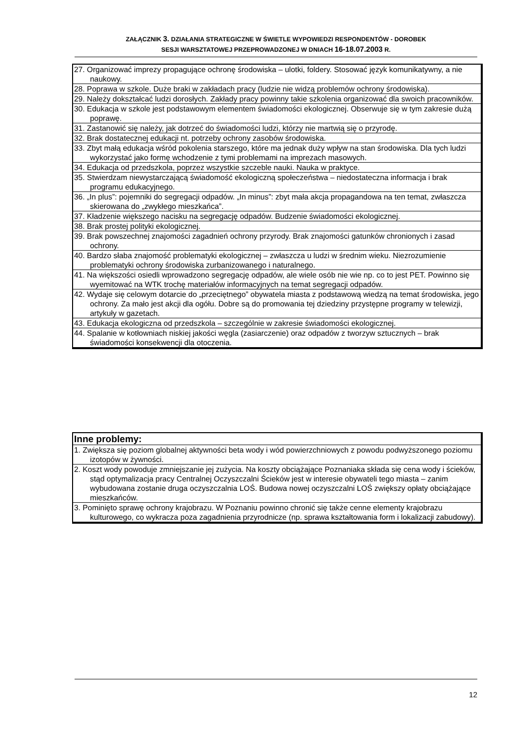ZAŁĄCZNIK 3. DZIAŁANIA STRATEGICZNE W ŚWIETLE WYPOWIEDZI RESPONDENTÓW - DOROBEK
SESJI WARSZTATOWEJ PRZEPROWADZONEJ W DNIACH 16-18.07.2003 R.
| 27. Organizować imprezy propagujące ochronę środowiska – ulotki, foldery. Stosować język komunikatywny, a nie naukowy. |
| 28. Poprawa w szkole. Duże braki w zakładach pracy (ludzie nie widzą problemów ochrony środowiska). |
| 29. Należy dokształcać ludzi dorosłych. Zakłady pracy powinny takie szkolenia organizować dla swoich pracowników. |
| 30. Edukacja w szkole jest podstawowym elementem świadomości ekologicznej. Obserwuje się w tym zakresie dużą poprawę. |
| 31. Zastanowić się należy, jak dotrzeć do świadomości ludzi, którzy nie martwią się o przyrodę. |
| 32. Brak dostatecznej edukacji nt. potrzeby ochrony zasobów środowiska. |
| 33. Zbyt małą edukacja wśród pokolenia starszego, które ma jednak duży wpływ na stan środowiska. Dla tych ludzi wykorzystać jako formę wchodzenie z tymi problemami na imprezach masowych. |
| 34. Edukacja od przedszkola, poprzez wszystkie szczeble nauki. Nauka w praktyce. |
| 35. Stwierdzam niewystarczającą świadomość ekologiczną społeczeństwa – niedostateczna informacja i brak programu edukacyjnego. |
| 36. „In plus”: pojemniki do segregacji odpadów. „In minus”: zbyt mała akcja propagandowa na ten temat, zwłaszcza skierowana do „zwykłego mieszkańca”. |
| 37. Kładzenie większego nacisku na segregację odpadów. Budzenie świadomości ekologicznej. |
| 38. Brak prostej polityki ekologicznej. |
| 39. Brak powszechnej znajomości zagadnień ochrony przyrody. Brak znajomości gatunków chronionych i zasad ochrony. |
| 40. Bardzo słaba znajomość problematyki ekologicznej – zwłaszcza u ludzi w średnim wieku. Niezrozumienie problematyki ochrony środowiska zurbanizowanego i naturalnego. |
| 41. Na większości osiedli wprowadzono segregację odpadów, ale wiele osób nie wie np. co to jest PET. Powinno się wyemitować na WTK trochę materiałów informacyjnych na temat segregacji odpadów. |
| 42. Wydaje się celowym dotarcie do „przeciętnego” obywatela miasta z podstawową wiedzą na temat środowiska, jego ochrony. Za mało jest akcji dla ogółu. Dobre są do promowania tej dziedziny przystępne programy w telewizji, artykuły w gazetach. |
| 43. Edukacja ekologiczna od przedszkola – szczególnie w zakresie świadomości ekologicznej. |
| 44. Spalanie w kotłowniach niskiej jakości węgla (zasiarczenie) oraz odpadów z tworzyw sztucznych – brak świadomości konsekwencji dla otoczenia. |
| Inne problemy: |
| --- |
| 1. Zwiększa się poziom globalnej aktywności beta wody i wód powierzchniowych z powodu podwyższonego poziomu izotopów w żywności. |
| 2. Koszt wody powoduje zmniejszanie jej zużycia. Na koszty obciążające Poznaniaka składa się cena wody i ścieków, stąd optymalizacja pracy Centralnej Oczyszczalni Ścieków jest w interesie obywateli tego miasta – zanim wybudowana zostanie druga oczyszczalnia LOŚ. Budowa nowej oczyszczalni LOŚ zwiększy opłaty obciążające mieszkańców. |
| 3. Pominięto sprawę ochrony krajobrazu. W Poznaniu powinno chronić się także cenne elementy krajobrazu kulturowego, co wykracza poza zagadnienia przyrodnicze (np. sprawa kształtowania form i lokalizacji zabudowy). |
12